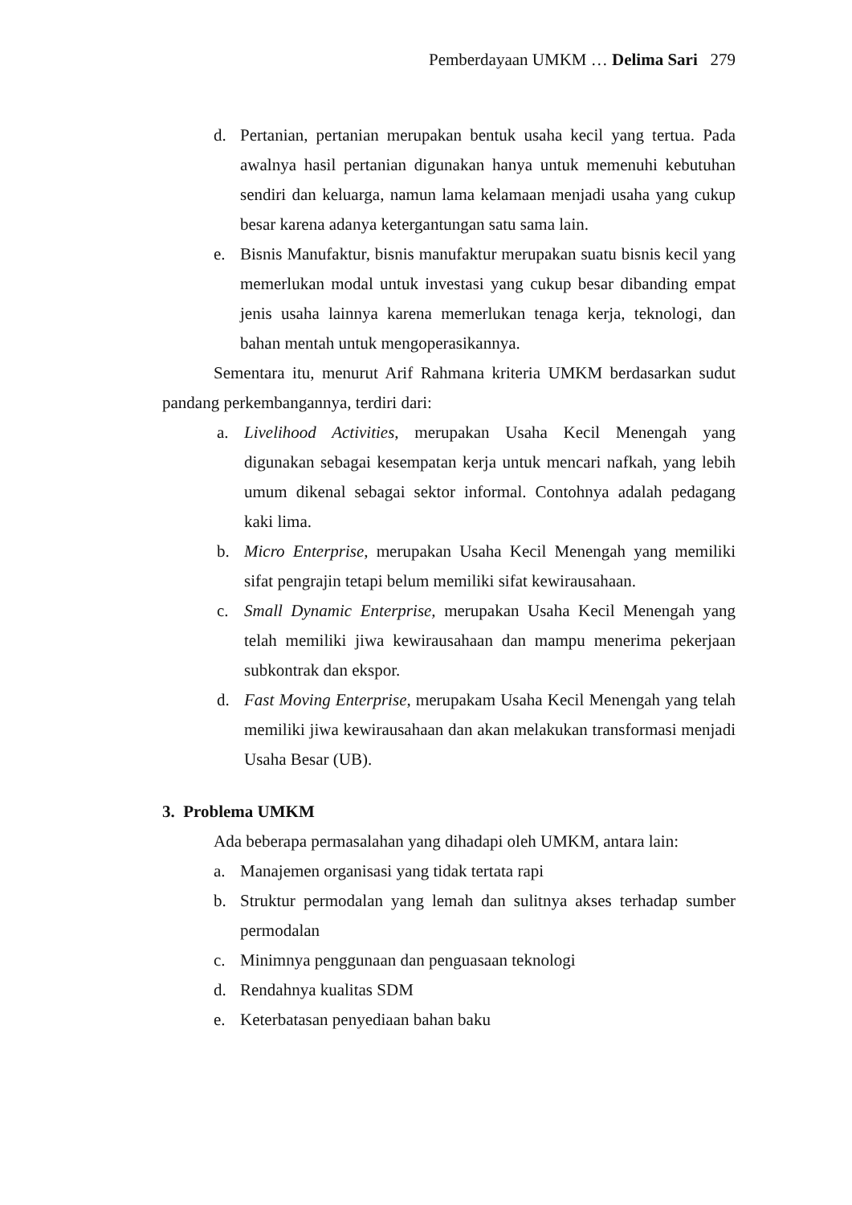Pemberdayaan UMKM … Delima Sari 279
d. Pertanian, pertanian merupakan bentuk usaha kecil yang tertua. Pada awalnya hasil pertanian digunakan hanya untuk memenuhi kebutuhan sendiri dan keluarga, namun lama kelamaan menjadi usaha yang cukup besar karena adanya ketergantungan satu sama lain.
e. Bisnis Manufaktur, bisnis manufaktur merupakan suatu bisnis kecil yang memerlukan modal untuk investasi yang cukup besar dibanding empat jenis usaha lainnya karena memerlukan tenaga kerja, teknologi, dan bahan mentah untuk mengoperasikannya.
Sementara itu, menurut Arif Rahmana kriteria UMKM berdasarkan sudut pandang perkembangannya, terdiri dari:
a. Livelihood Activities, merupakan Usaha Kecil Menengah yang digunakan sebagai kesempatan kerja untuk mencari nafkah, yang lebih umum dikenal sebagai sektor informal. Contohnya adalah pedagang kaki lima.
b. Micro Enterprise, merupakan Usaha Kecil Menengah yang memiliki sifat pengrajin tetapi belum memiliki sifat kewirausahaan.
c. Small Dynamic Enterprise, merupakan Usaha Kecil Menengah yang telah memiliki jiwa kewirausahaan dan mampu menerima pekerjaan subkontrak dan ekspor.
d. Fast Moving Enterprise, merupakam Usaha Kecil Menengah yang telah memiliki jiwa kewirausahaan dan akan melakukan transformasi menjadi Usaha Besar (UB).
3. Problema UMKM
Ada beberapa permasalahan yang dihadapi oleh UMKM, antara lain:
a. Manajemen organisasi yang tidak tertata rapi
b. Struktur permodalan yang lemah dan sulitnya akses terhadap sumber permodalan
c. Minimnya penggunaan dan penguasaan teknologi
d. Rendahnya kualitas SDM
e. Keterbatasan penyediaan bahan baku